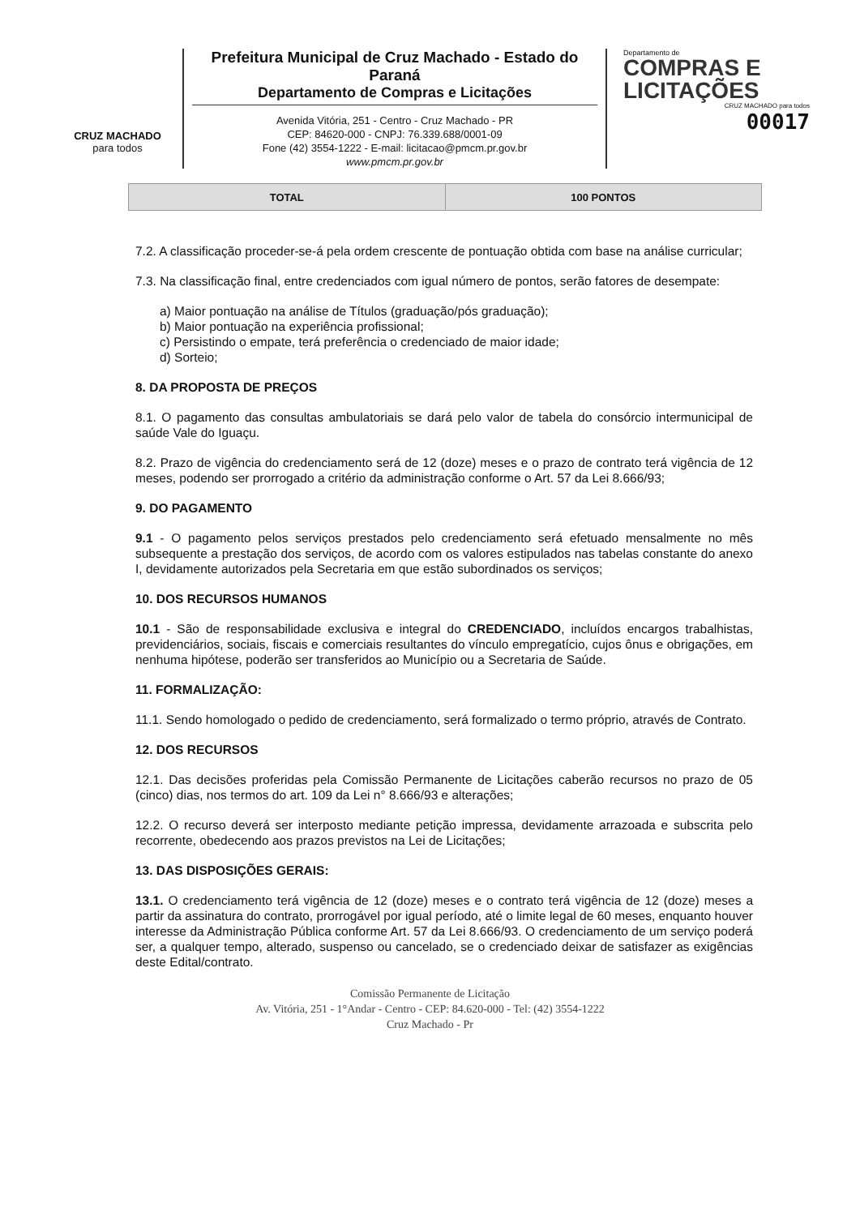CRUZ MACHADO
para todos
Prefeitura Municipal de Cruz Machado - Estado do Paraná
Departamento de Compras e Licitações
Avenida Vitória, 251 - Centro - Cruz Machado - PR
CEP: 84620-000 - CNPJ: 76.339.688/0001-09
Fone (42) 3554-1222 - E-mail: licitacao@pmcm.pr.gov.br
www.pmcm.pr.gov.br
Departamento de
COMPRAS E
LICITAÇÕES
CRUZ MACHADO para todos
00017
| TOTAL | 100 PONTOS |
7.2. A classificação proceder-se-á pela ordem crescente de pontuação obtida com base na análise curricular;
7.3. Na classificação final, entre credenciados com igual número de pontos, serão fatores de desempate:
a) Maior pontuação na análise de Títulos (graduação/pós graduação);
b) Maior pontuação na experiência profissional;
c) Persistindo o empate, terá preferência o credenciado de maior idade;
d) Sorteio;
8. DA PROPOSTA DE PREÇOS
8.1. O pagamento das consultas ambulatoriais se dará pelo valor de tabela do consórcio intermunicipal de saúde Vale do Iguaçu.
8.2. Prazo de vigência do credenciamento será de 12 (doze) meses e o prazo de contrato terá vigência de 12 meses, podendo ser prorrogado a critério da administração conforme o Art. 57 da Lei 8.666/93;
9. DO PAGAMENTO
9.1 - O pagamento pelos serviços prestados pelo credenciamento será efetuado mensalmente no mês subsequente a prestação dos serviços, de acordo com os valores estipulados nas tabelas constante do anexo I, devidamente autorizados pela Secretaria em que estão subordinados os serviços;
10. DOS RECURSOS HUMANOS
10.1 - São de responsabilidade exclusiva e integral do CREDENCIADO, incluídos encargos trabalhistas, previdenciários, sociais, fiscais e comerciais resultantes do vínculo empregatício, cujos ônus e obrigações, em nenhuma hipótese, poderão ser transferidos ao Município ou a Secretaria de Saúde.
11. FORMALIZAÇÃO:
11.1. Sendo homologado o pedido de credenciamento, será formalizado o termo próprio, através de Contrato.
12. DOS RECURSOS
12.1. Das decisões proferidas pela Comissão Permanente de Licitações caberão recursos no prazo de 05 (cinco) dias, nos termos do art. 109 da Lei n° 8.666/93 e alterações;
12.2. O recurso deverá ser interposto mediante petição impressa, devidamente arrazoada e subscrita pelo recorrente, obedecendo aos prazos previstos na Lei de Licitações;
13. DAS DISPOSIÇÕES GERAIS:
13.1. O credenciamento terá vigência de 12 (doze) meses e o contrato terá vigência de 12 (doze) meses a partir da assinatura do contrato, prorrogável por igual período, até o limite legal de 60 meses, enquanto houver interesse da Administração Pública conforme Art. 57 da Lei 8.666/93. O credenciamento de um serviço poderá ser, a qualquer tempo, alterado, suspenso ou cancelado, se o credenciado deixar de satisfazer as exigências deste Edital/contrato.
Comissão Permanente de Licitação
Av. Vitória, 251 - 1°Andar - Centro - CEP: 84.620-000 - Tel: (42) 3554-1222
Cruz Machado - Pr